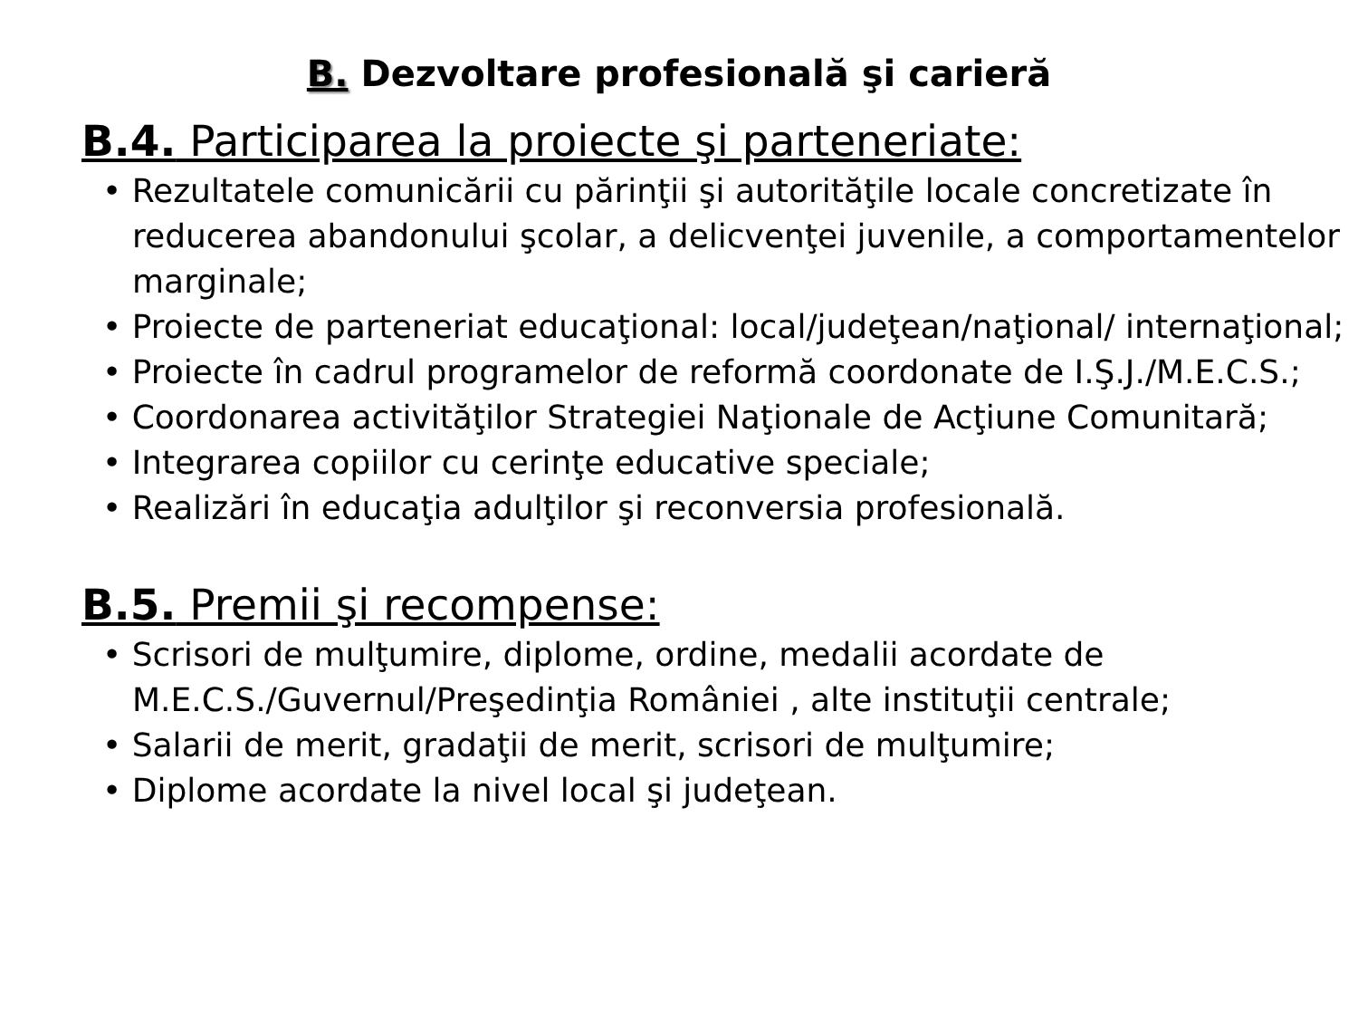B. Dezvoltare profesională şi carieră
B.4. Participarea la proiecte şi parteneriate:
• Rezultatele comunicării cu părinţii şi autorităţile locale concretizate în reducerea abandonului şcolar, a delicvenţei juvenile, a comportamentelor marginale;
• Proiecte de parteneriat educaţional: local/judeţean/naţional/ internaţional;
• Proiecte în cadrul programelor de reformă coordonate de I.Ş.J./M.E.C.S.;
• Coordonarea activităţilor Strategiei Naţionale de Acţiune Comunitară;
• Integrarea copiilor cu cerinţe educative speciale;
• Realizări în educaţia adulţilor şi reconversia profesională.
B.5. Premii şi recompense:
• Scrisori de mulţumire, diplome, ordine, medalii acordate de M.E.C.S./Guvernul/Preşedinţia României , alte instituţii centrale;
• Salarii de merit, gradaţii de merit, scrisori de mulţumire;
• Diplome acordate la nivel local şi judeţean.